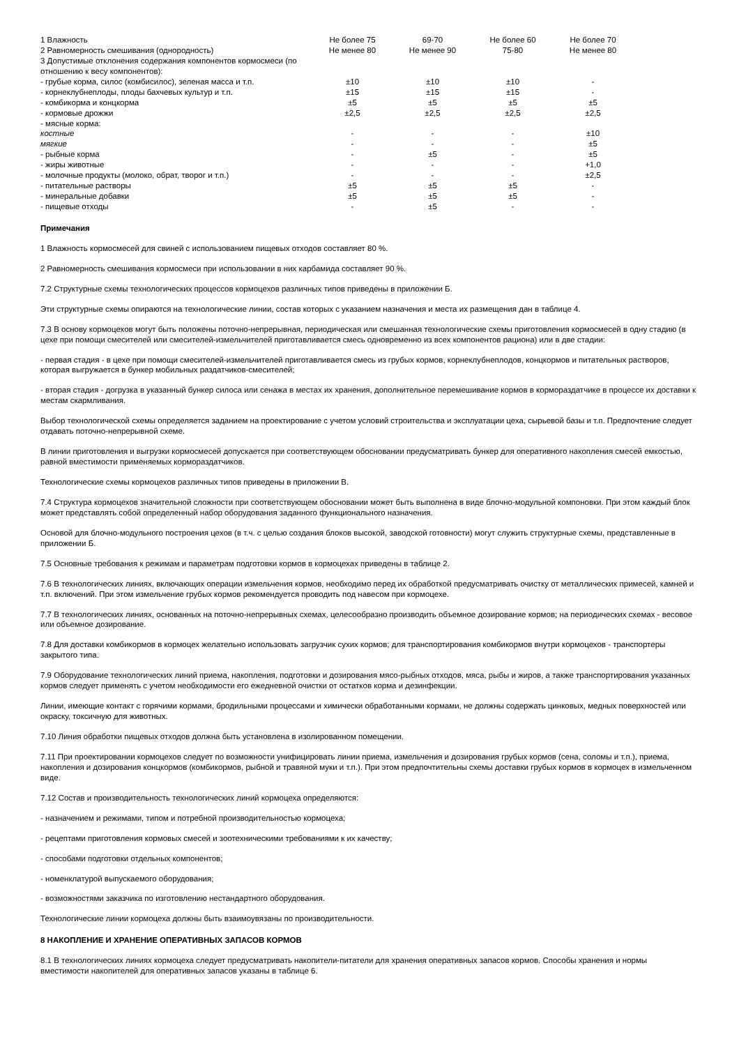| 1 Влажность | Не более 75 | 69-70 | Не более 60 | Не более 70 |
| 2 Равномерность смешивания (однородность) | Не менее 80 | Не менее 90 | 75-80 | Не менее 80 |
| 3 Допустимые отклонения содержания компонентов кормосмеси (по отношению к весу компонентов): | | | | |
| - грубые корма, силос (комбисилос), зеленая масса и т.п. | ±10 | ±10 | ±10 | - |
| - корнеклубнеплоды, плоды бахчевых культур и т.п. | ±15 | ±15 | ±15 | - |
| - комбикорма и концкорма | ±5 | ±5 | ±5 | ±5 |
| - кормовые дрожжи | ±2,5 | ±2,5 | ±2,5 | ±2,5 |
| - мясные корма: | | | | |
| костные | - | - | - | ±10 |
| мягкие | - | - | - | ±5 |
| - рыбные корма | - | ±5 | - | ±5 |
| - жиры животные | - | - | - | +1,0 |
| - молочные продукты (молоко, обрат, творог и т.п.) | - | - | - | ±2,5 |
| - питательные растворы | ±5 | ±5 | ±5 | - |
| - минеральные добавки | ±5 | ±5 | ±5 | - |
| - пищевые отходы | - | ±5 | - | - |
Примечания
1 Влажность кормосмесей для свиней с использованием пищевых отходов составляет 80 %.
2 Равномерность смешивания кормосмеси при использовании в них карбамида составляет 90 %.
7.2 Структурные схемы технологических процессов кормоцехов различных типов приведены в приложении Б.
Эти структурные схемы опираются на технологические линии, состав которых с указанием назначения и места их размещения дан в таблице 4.
7.3 В основу кормоцехов могут быть положены поточно-непрерывная, периодическая или смешанная технологические схемы приготовления кормосмесей в одну стадию (в цехе при помощи смесителей или смесителей-измельчителей приготавливается смесь одновременно из всех компонентов рациона) или в две стадии:
- первая стадия - в цехе при помощи смесителей-измельчителей приготавливается смесь из грубых кормов, корнеклубнеплодов, концкормов и питательных растворов, которая выгружается в бункер мобильных раздатчиков-смесителей;
- вторая стадия - догрузка в указанный бункер силоса или сенажа в местах их хранения, дополнительное перемешивание кормов в кормораздатчике в процессе их доставки к местам скармливания.
Выбор технологической схемы определяется заданием на проектирование с учетом условий строительства и эксплуатации цеха, сырьевой базы и т.п. Предпочтение следует отдавать поточно-непрерывной схеме.
В линии приготовления и выгрузки кормосмесей допускается при соответствующем обосновании предусматривать бункер для оперативного накопления смесей емкостью, равной вместимости применяемых кормораздатчиков.
Технологические схемы кормоцехов различных типов приведены в приложении В.
7.4 Структура кормоцехов значительной сложности при соответствующем обосновании может быть выполнена в виде блочно-модульной компоновки. При этом каждый блок может представлять собой определенный набор оборудования заданного функционального назначения.
Основой для блочно-модульного построения цехов (в т.ч. с целью создания блоков высокой, заводской готовности) могут служить структурные схемы, представленные в приложении Б.
7.5 Основные требования к режимам и параметрам подготовки кормов в кормоцехах приведены в таблице 2.
7.6 В технологических линиях, включающих операции измельчения кормов, необходимо перед их обработкой предусматривать очистку от металлических примесей, камней и т.п. включений. При этом измельчение грубых кормов рекомендуется проводить под навесом при кормоцехе.
7.7 В технологических линиях, основанных на поточно-непрерывных схемах, целесообразно производить объемное дозирование кормов; на периодических схемах - весовое или объемное дозирование.
7.8 Для доставки комбикормов в кормоцех желательно использовать загрузчик сухих кормов; для транспортирования комбикормов внутри кормоцехов - транспортеры закрытого типа.
7.9 Оборудование технологических линий приема, накопления, подготовки и дозирования мясо-рыбных отходов, мяса, рыбы и жиров, а также транспортирования указанных кормов следует применять с учетом необходимости его ежедневной очистки от остатков корма и дезинфекции.
Линии, имеющие контакт с горячими кормами, бродильными процессами и химически обработанными кормами, не должны содержать цинковых, медных поверхностей или окраску, токсичную для животных.
7.10 Линия обработки пищевых отходов должна быть установлена в изолированном помещении.
7.11 При проектировании кормоцехов следует по возможности унифицировать линии приема, измельчения и дозирования грубых кормов (сена, соломы и т.п.), приема, накопления и дозирования концкормов (комбикормов, рыбной и травяной муки и т.п.). При этом предпочтительны схемы доставки грубых кормов в кормоцех в измельченном виде.
7.12 Состав и производительность технологических линий кормоцеха определяются:
- назначением и режимами, типом и потребной производительностью кормоцеха;
- рецептами приготовления кормовых смесей и зоотехническими требованиями к их качеству;
- способами подготовки отдельных компонентов;
- номенклатурой выпускаемого оборудования;
- возможностями заказчика по изготовлению нестандартного оборудования.
Технологические линии кормоцеха должны быть взаимоувязаны по производительности.
8 НАКОПЛЕНИЕ И ХРАНЕНИЕ ОПЕРАТИВНЫХ ЗАПАСОВ КОРМОВ
8.1 В технологических линиях кормоцеха следует предусматривать накопители-питатели для хранения оперативных запасов кормов. Способы хранения и нормы вместимости накопителей для оперативных запасов указаны в таблице 6.